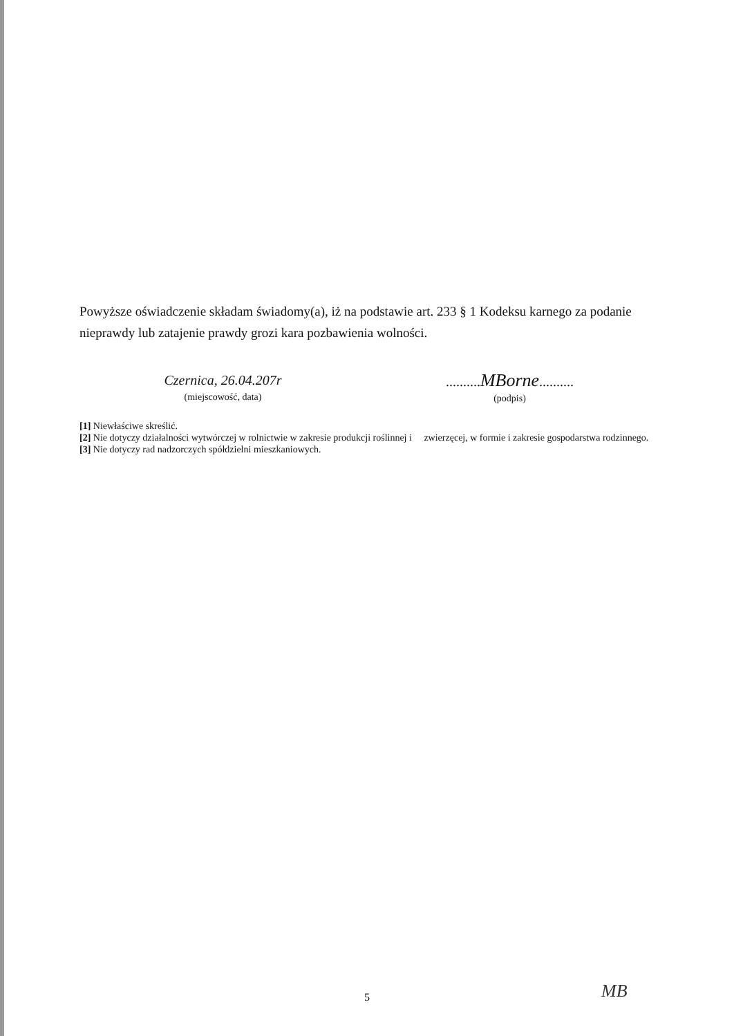Powyższe oświadczenie składam świadomy(a), iż na podstawie art. 233 § 1 Kodeksu karnego za podanie nieprawdy lub zatajenie prawdy grozi kara pozbawienia wolności.
Czernica, 26.04.207r
(miejscowość, data)
..........MBorne..........
(podpis)
[1] Niewłaściwe skreślić.
[2] Nie dotyczy działalności wytwórczej w rolnictwie w zakresie produkcji roślinnej i zwierzęcej, w formie i zakresie gospodarstwa rodzinnego.
[3] Nie dotyczy rad nadzorczych spółdzielni mieszkaniowych.
MB
5